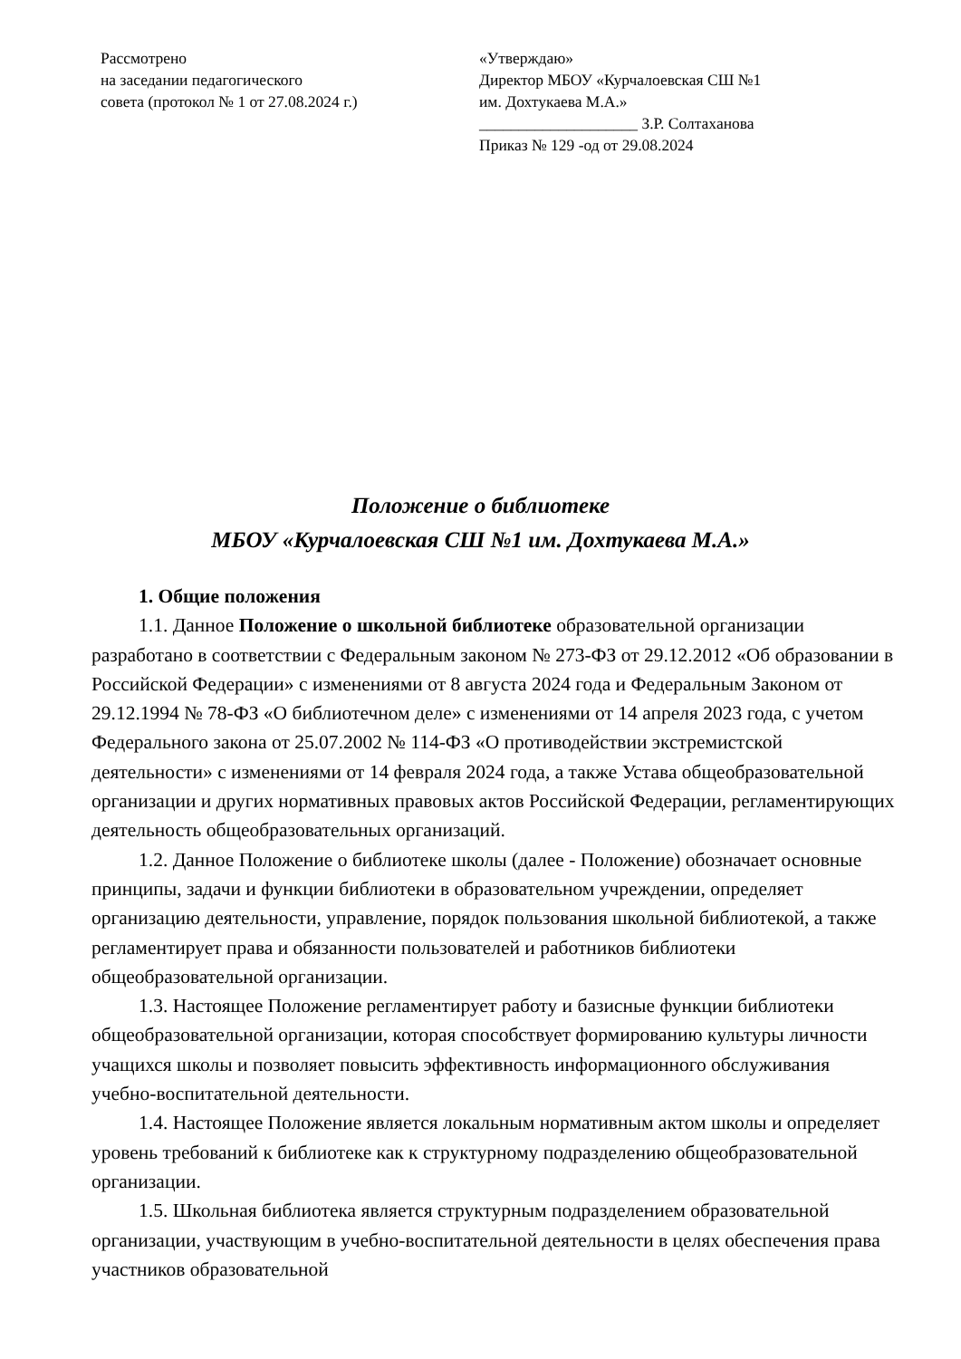Рассмотрено
на заседании педагогического
совета (протокол № 1 от 27.08.2024 г.)
«Утверждаю»
Директор МБОУ «Курчалоевская СШ №1
им. Дохтукаева М.А.»
____________________ З.Р. Солтаханова
Приказ № 129 -од от 29.08.2024
Положение о библиотеке
МБОУ «Курчалоевская СШ №1 им. Дохтукаева М.А.»
1. Общие положения
1.1. Данное Положение о школьной библиотеке образовательной организации разработано в соответствии с Федеральным законом № 273-ФЗ от 29.12.2012 «Об образовании в Российской Федерации» с изменениями от 8 августа 2024 года и Федеральным Законом от 29.12.1994 № 78-ФЗ «О библиотечном деле» с изменениями от 14 апреля 2023 года, с учетом Федерального закона от 25.07.2002 № 114-ФЗ «О противодействии экстремистской деятельности» с изменениями от 14 февраля 2024 года, а также Устава общеобразовательной организации и других нормативных правовых актов Российской Федерации, регламентирующих деятельность общеобразовательных организаций.
1.2. Данное Положение о библиотеке школы (далее - Положение) обозначает основные принципы, задачи и функции библиотеки в образовательном учреждении, определяет организацию деятельности, управление, порядок пользования школьной библиотекой, а также регламентирует права и обязанности пользователей и работников библиотеки общеобразовательной организации.
1.3. Настоящее Положение регламентирует работу и базисные функции библиотеки общеобразовательной организации, которая способствует формированию культуры личности учащихся школы и позволяет повысить эффективность информационного обслуживания учебно-воспитательной деятельности.
1.4. Настоящее Положение является локальным нормативным актом школы и определяет уровень требований к библиотеке как к структурному подразделению общеобразовательной организации.
1.5. Школьная библиотека является структурным подразделением образовательной организации, участвующим в учебно-воспитательной деятельности в целях обеспечения права участников образовательной